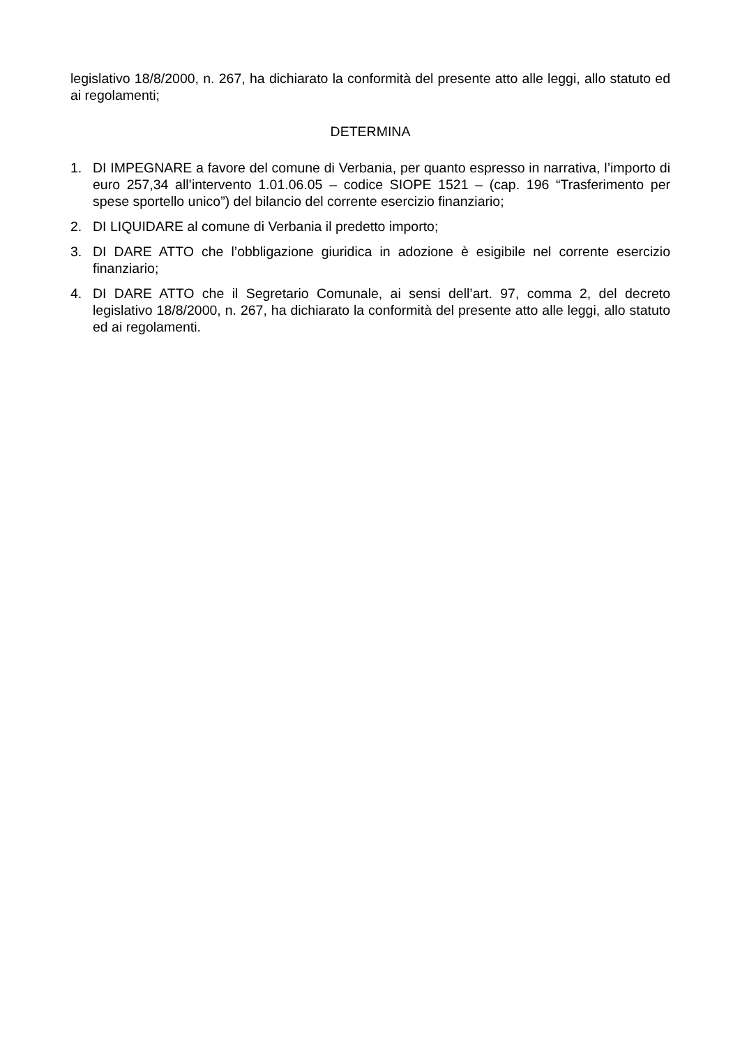legislativo 18/8/2000, n. 267, ha dichiarato la conformità del presente atto alle leggi, allo statuto ed ai regolamenti;
DETERMINA
1. DI IMPEGNARE a favore del comune di Verbania, per quanto espresso in narrativa, l’importo di euro 257,34 all’intervento 1.01.06.05 – codice SIOPE 1521 – (cap. 196 “Trasferimento per spese sportello unico”) del bilancio del corrente esercizio finanziario;
2. DI LIQUIDARE al comune di Verbania il predetto importo;
3. DI DARE ATTO che l’obbligazione giuridica in adozione è esigibile nel corrente esercizio finanziario;
4. DI DARE ATTO che il Segretario Comunale, ai sensi dell’art. 97, comma 2, del decreto legislativo 18/8/2000, n. 267, ha dichiarato la conformità del presente atto alle leggi, allo statuto ed ai regolamenti.